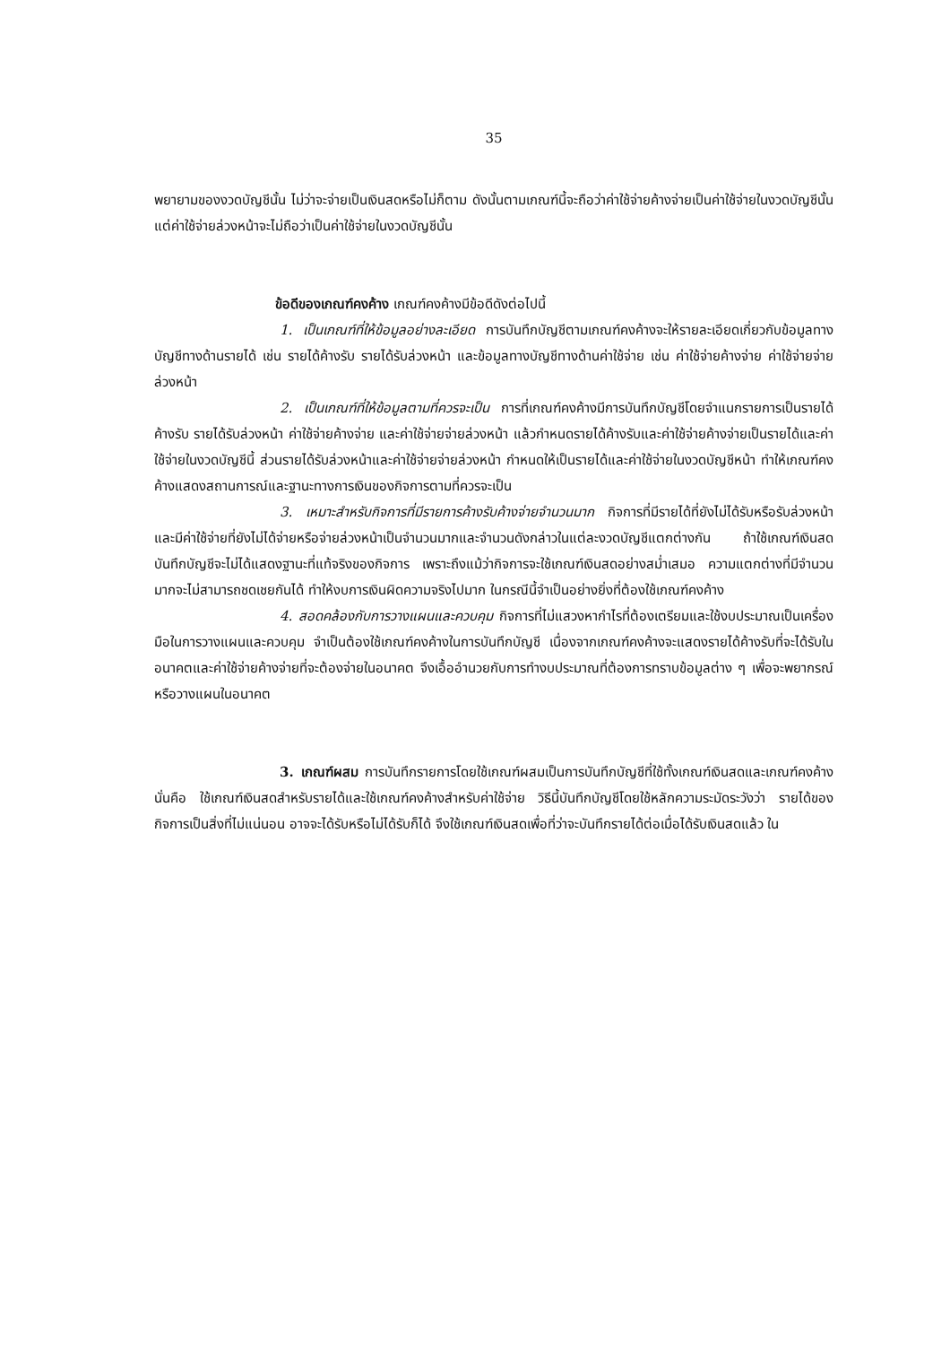35
พยายามของงวดบัญชีนั้น ไม่ว่าจะจ่ายเป็นเงินสดหรือไม่ก็ตาม ดังนั้นตามเกณฑ์นี้จะถือว่าค่าใช้จ่ายค้างจ่ายเป็นค่าใช้จ่ายในงวดบัญชีนั้น แต่ค่าใช้จ่ายล่วงหน้าจะไม่ถือว่าเป็นค่าใช้จ่ายในงวดบัญชีนั้น
ข้อดีของเกณฑ์คงค้าง เกณฑ์คงค้างมีข้อดีดังต่อไปนี้
1. เป็นเกณฑ์ที่ให้ข้อมูลอย่างละเอียด การบันทึกบัญชีตามเกณฑ์คงค้างจะให้รายละเอียดเกี่ยวกับข้อมูลทางบัญชีทางด้านรายได้ เช่น รายได้ค้างรับ รายได้รับล่วงหน้า และข้อมูลทางบัญชีทางด้านค่าใช้จ่าย เช่น ค่าใช้จ่ายค้างจ่าย ค่าใช้จ่ายจ่ายล่วงหน้า
2. เป็นเกณฑ์ที่ให้ข้อมูลตามที่ควรจะเป็น การที่เกณฑ์คงค้างมีการบันทึกบัญชีโดยจำแนกรายการเป็นรายได้ค้างรับ รายได้รับล่วงหน้า ค่าใช้จ่ายค้างจ่าย และค่าใช้จ่ายจ่ายล่วงหน้า แล้วกำหนดรายได้ค้างรับและค่าใช้จ่ายค้างจ่ายเป็นรายได้และค่าใช้จ่ายในงวดบัญชีนี้ ส่วนรายได้รับล่วงหน้าและค่าใช้จ่ายจ่ายล่วงหน้า กำหนดให้เป็นรายได้และค่าใช้จ่ายในงวดบัญชีหน้า ทำให้เกณฑ์คงค้างแสดงสถานการณ์และฐานะทางการเงินของกิจการตามที่ควรจะเป็น
3. เหมาะสำหรับกิจการที่มีรายการค้างรับค้างจ่ายจำนวนมาก กิจการที่มีรายได้ที่ยังไม่ได้รับหรือรับล่วงหน้าและมีค่าใช้จ่ายที่ยังไม่ได้จ่ายหรือจ่ายล่วงหน้าเป็นจำนวนมากและจำนวนดังกล่าวในแต่ละงวดบัญชีแตกต่างกัน ถ้าใช้เกณฑ์เงินสดบันทึกบัญชีจะไม่ได้แสดงฐานะที่แท้จริงของกิจการ เพราะถึงแม้ว่ากิจการจะใช้เกณฑ์เงินสดอย่างสม่ำเสมอ ความแตกต่างที่มีจำนวนมากจะไม่สามารถชดเชยกันได้ ทำให้งบการเงินผิดความจริงไปมาก ในกรณีนี้จำเป็นอย่างยิ่งที่ต้องใช้เกณฑ์คงค้าง
4. สอดคล้องกับการวางแผนและควบคุม กิจการที่ไม่แสวงหากำไรที่ต้องเตรียมและใช้งบประมาณเป็นเครื่องมือในการวางแผนและควบคุม จำเป็นต้องใช้เกณฑ์คงค้างในการบันทึกบัญชี เนื่องจากเกณฑ์คงค้างจะแสดงรายได้ค้างรับที่จะได้รับในอนาคตและค่าใช้จ่ายค้างจ่ายที่จะต้องจ่ายในอนาคต จึงเอื้ออำนวยกับการทำงบประมาณที่ต้องการทราบข้อมูลต่าง ๆ เพื่อจะพยากรณ์หรือวางแผนในอนาคต
3. เกณฑ์ผสม การบันทึกรายการโดยใช้เกณฑ์ผสมเป็นการบันทึกบัญชีที่ใช้ทั้งเกณฑ์เงินสดและเกณฑ์คงค้าง นั่นคือ ใช้เกณฑ์เงินสดสำหรับรายได้และใช้เกณฑ์คงค้างสำหรับค่าใช้จ่าย วิธีนี้บันทึกบัญชีโดยใช้หลักความระมัดระวังว่า รายได้ของกิจการเป็นสิ่งที่ไม่แน่นอน อาจจะได้รับหรือไม่ได้รับก็ได้ จึงใช้เกณฑ์เงินสดเพื่อที่ว่าจะบันทึกรายได้ต่อเมื่อได้รับเงินสดแล้ว ใน